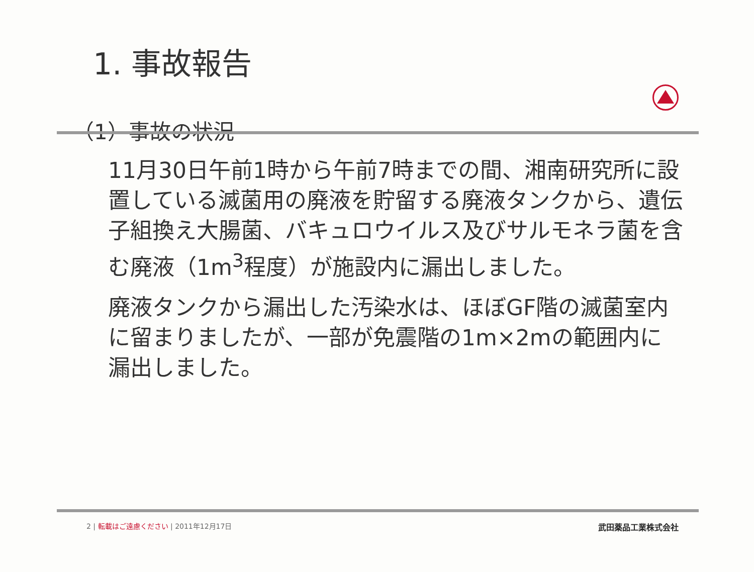1. 事故報告
（1）事故の状況
11月30日午前1時から午前7時までの間、湘南研究所に設置している滅菌用の廃液を貯留する廃液タンクから、遺伝子組換え大腸菌、バキュロウイルス及びサルモネラ菌を含む廃液（1m<sup>3</sup>程度）が施設内に漏出しました。
廃液タンクから漏出した汚染水は、ほぼGF階の滅菌室内に留まりましたが、一部が免震階の1m×2mの範囲内に漏出しました。
2 | 転載はご遠慮ください | 2011年12月17日 武田薬品工業株式会社